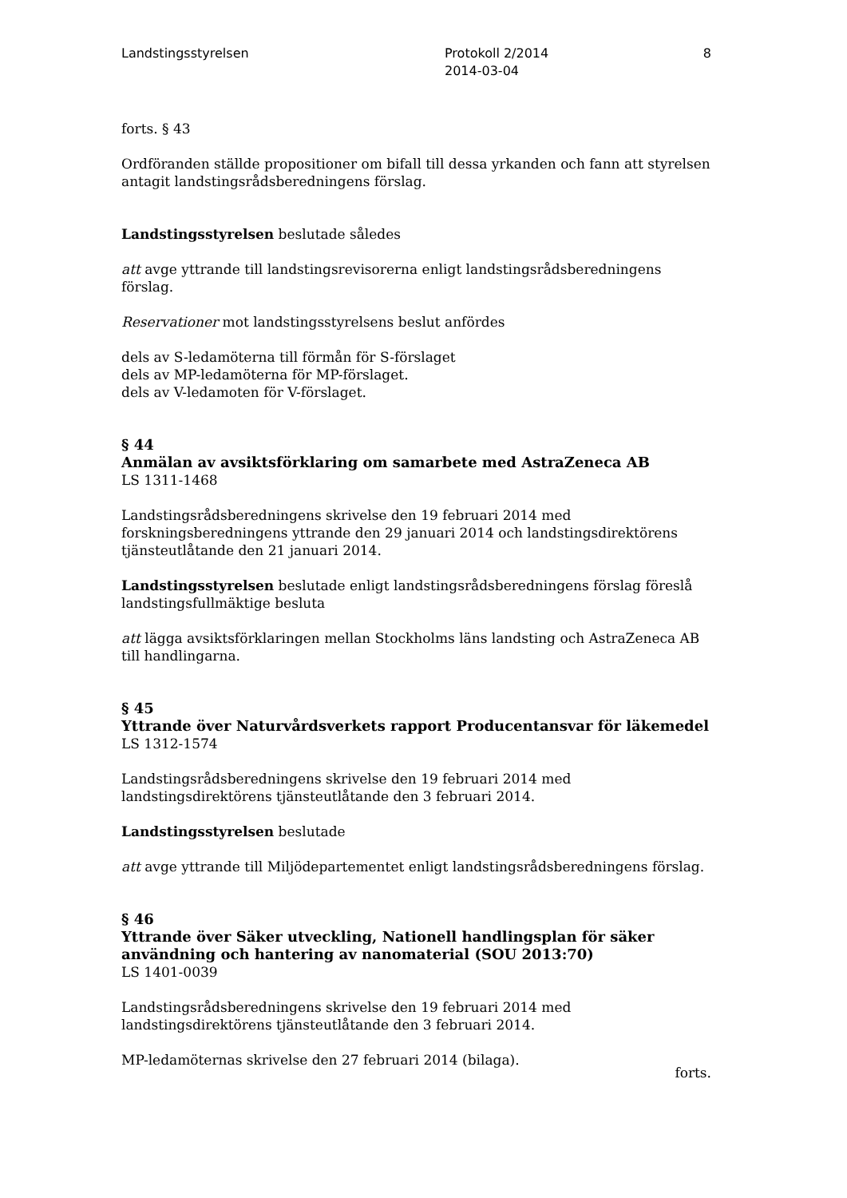Landstingsstyrelsen Protokoll 2/2014
2014-03-04
8
forts. § 43
Ordföranden ställde propositioner om bifall till dessa yrkanden och fann att styrelsen antagit landstingsrådsberedningens förslag.
Landstingsstyrelsen beslutade således
att avge yttrande till landstingsrevisorerna enligt landstingsrådsberedningens förslag.
Reservationer mot landstingsstyrelsens beslut anfördes
dels av S-ledamöterna till förmån för S-förslaget
dels av MP-ledamöterna för MP-förslaget.
dels av V-ledamoten för V-förslaget.
§ 44
Anmälan av avsiktsförklaring om samarbete med AstraZeneca AB
LS 1311-1468
Landstingsrådsberedningens skrivelse den 19 februari 2014 med forskningsberedningens yttrande den 29 januari 2014 och landstingsdirektörens tjänsteutlåtande den 21 januari 2014.
Landstingsstyrelsen beslutade enligt landstingsrådsberedningens förslag föreslå landstingsfullmäktige besluta
att lägga avsiktsförklaringen mellan Stockholms läns landsting och AstraZeneca AB till handlingarna.
§ 45
Yttrande över Naturvårdsverkets rapport Producentansvar för läkemedel
LS 1312-1574
Landstingsrådsberedningens skrivelse den 19 februari 2014 med landstingsdirektörens tjänsteutlåtande den 3 februari 2014.
Landstingsstyrelsen beslutade
att avge yttrande till Miljödepartementet enligt landstingsrådsberedningens förslag.
§ 46
Yttrande över Säker utveckling, Nationell handlingsplan för säker användning och hantering av nanomaterial (SOU 2013:70)
LS 1401-0039
Landstingsrådsberedningens skrivelse den 19 februari 2014 med landstingsdirektörens tjänsteutlåtande den 3 februari 2014.
MP-ledamöternas skrivelse den 27 februari 2014 (bilaga).
forts.